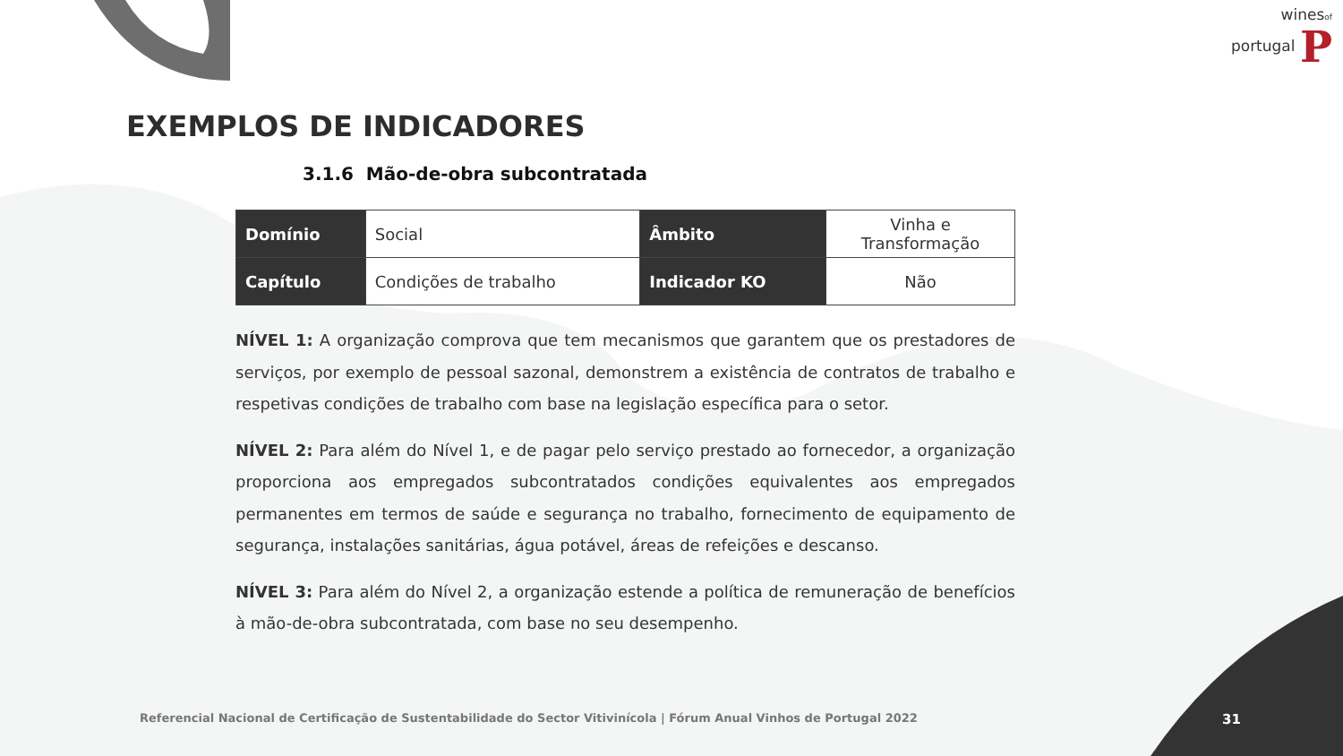winesof
portugal P
EXEMPLOS DE INDICADORES
3.1.6 Mão-de-obra subcontratada
| Domínio | Social | Âmbito | Vinha e Transformação |
| Capítulo | Condições de trabalho | Indicador KO | Não |
NÍVEL 1: A organização comprova que tem mecanismos que garantem que os prestadores de serviços, por exemplo de pessoal sazonal, demonstrem a existência de contratos de trabalho e respetivas condições de trabalho com base na legislação específica para o setor.
NÍVEL 2: Para além do Nível 1, e de pagar pelo serviço prestado ao fornecedor, a organização proporciona aos empregados subcontratados condições equivalentes aos empregados permanentes em termos de saúde e segurança no trabalho, fornecimento de equipamento de segurança, instalações sanitárias, água potável, áreas de refeições e descanso.
NÍVEL 3: Para além do Nível 2, a organização estende a política de remuneração de benefícios à mão-de-obra subcontratada, com base no seu desempenho.
Referencial Nacional de Certificação de Sustentabilidade do Sector Vitivinícola | Fórum Anual Vinhos de Portugal 2022
31